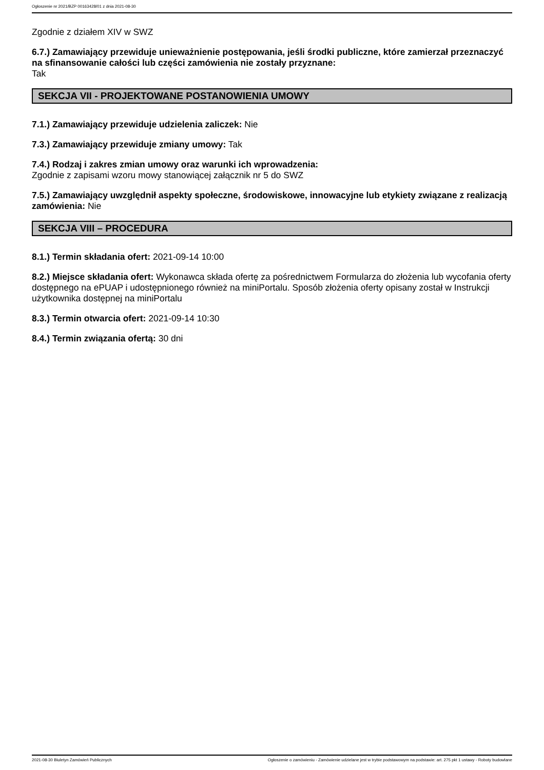Ogłoszenie nr 2021/BZP 00163428/01 z dnia 2021-08-30
Zgodnie z działem XIV w SWZ
6.7.) Zamawiający przewiduje unieważnienie postępowania, jeśli środki publiczne, które zamierzał przeznaczyć na sfinansowanie całości lub części zamówienia nie zostały przyznane:
Tak
SEKCJA VII - PROJEKTOWANE POSTANOWIENIA UMOWY
7.1.) Zamawiający przewiduje udzielenia zaliczek: Nie
7.3.) Zamawiający przewiduje zmiany umowy: Tak
7.4.) Rodzaj i zakres zmian umowy oraz warunki ich wprowadzenia:
Zgodnie z zapisami wzoru mowy stanowiącej załącznik nr 5 do SWZ
7.5.) Zamawiający uwzględnił aspekty społeczne, środowiskowe, innowacyjne lub etykiety związane z realizacją zamówienia: Nie
SEKCJA VIII – PROCEDURA
8.1.) Termin składania ofert: 2021-09-14 10:00
8.2.) Miejsce składania ofert: Wykonawca składa ofertę za pośrednictwem Formularza do złożenia lub wycofania oferty dostępnego na ePUAP i udostępnionego również na miniPortalu. Sposób złożenia oferty opisany został w Instrukcji użytkownika dostępnej na miniPortalu
8.3.) Termin otwarcia ofert: 2021-09-14 10:30
8.4.) Termin związania ofertą: 30 dni
2021-08-30 Biuletyn Zamówień Publicznych Ogłoszenie o zamówieniu - Zamówienie udzielane jest w trybie podstawowym na podstawie: art. 275 pkt 1 ustawy - Roboty budowlane